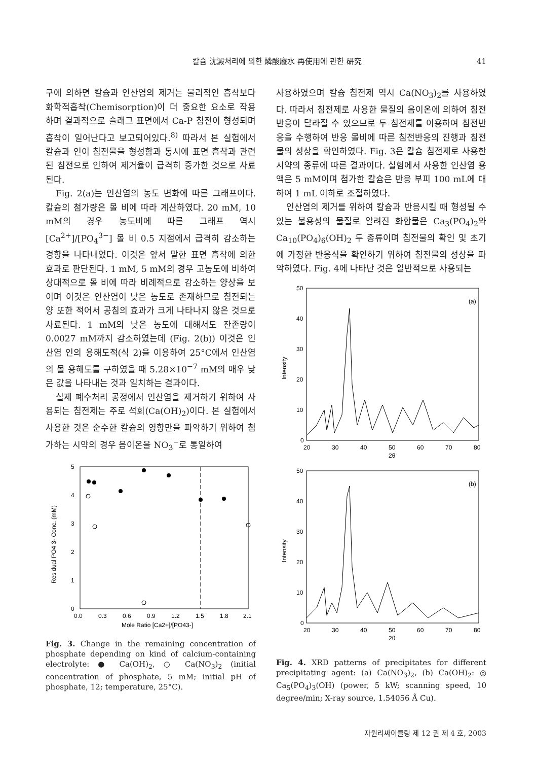칼슘 沈澱처리에 의한 燐酸廢水 再使用에 관한 硏究 41
구에 의하면 칼슘과 인산염의 제거는 물리적인 흡착보다 화학적흡착(Chemisorption)이 더 중요한 요소로 작용하며 결과적으로 슬래그 표면에서 Ca-P 침전이 형성되며 흡착이 일어난다고 보고되어있다.<sup>8)</sup> 따라서 본 실험에서 칼슘과 인이 침전물을 형성함과 동시에 표면 흡착과 관련된 침전으로 인하여 제거율이 급격히 증가한 것으로 사료된다.
Fig. 2(a)는 인산염의 농도 변화에 따른 그래프이다. 칼슘의 첨가량은 몰 비에 따라 계산하였다. 20 mM, 10 mM의 경우 농도비에 따른 그래프 역시 [Ca<sup>2+</sup>]/[PO<sub>4</sub><sup>3−</sup>] 몰 비 0.5 지점에서 급격히 감소하는 경향을 나타내었다. 이것은 앞서 말한 표면 흡착에 의한 효과로 판단된다. 1 mM, 5 mM의 경우 고농도에 비하여 상대적으로 몰 비에 따라 비례적으로 감소하는 양상을 보이며 이것은 인산염이 낮은 농도로 존재하므로 침전되는 양 또한 적어서 공침의 효과가 크게 나타나지 않은 것으로 사료된다. 1 mM의 낮은 농도에 대해서도 잔존량이 0.0027 mM까지 감소하였는데 (Fig. 2(b)) 이것은 인산염 인의 용해도적(식 2)을 이용하여 25°C에서 인산염의 몰 용해도를 구하였을 때 5.28×10<sup>−7</sup> mM의 매우 낮은 값을 나타내는 것과 일치하는 결과이다.
실제 폐수처리 공정에서 인산염을 제거하기 위하여 사용되는 침전제는 주로 석회(Ca(OH)<sub>2</sub>)이다. 본 실험에서 사용한 것은 순수한 칼슘의 영향만을 파악하기 위하여 첨가하는 시약의 경우 음이온을 NO<sub>3</sub><sup>−</sup>로 통일하여
5
4
3
2
1
0
0.0
0.3
0.6
0.9
1.2
1.5
1.8
2.1
Mole Ratio [Ca2+]/[PO43-]
Residual PO4 3- Conc. (mM)
Fig. 3. Change in the remaining concentration of phosphate depending on kind of calcium-containing electrolyte: ● Ca(OH)<sub>2</sub>, ○ Ca(NO<sub>3</sub>)<sub>2</sub> (initial concentration of phosphate, 5 mM; initial pH of phosphate, 12; temperature, 25°C).
사용하였으며 칼슘 침전제 역시 Ca(NO<sub>3</sub>)<sub>2</sub>를 사용하였다. 따라서 침전제로 사용한 물질의 음이온에 의하여 침전반응이 달라질 수 있으므로 두 침전제를 이용하여 침전반응을 수행하여 반응 몰비에 따른 침전반응의 진행과 침전물의 성상을 확인하였다. Fig. 3은 칼슘 침전제로 사용한 시약의 종류에 따른 결과이다. 실험에서 사용한 인산염 용액은 5 mM이며 첨가한 칼슘은 반응 부피 100 mL에 대하여 1 mL 이하로 조절하였다.
인산염의 제거를 위하여 칼슘과 반응시킬 때 형성될 수 있는 불용성의 물질로 알려진 화합물은 Ca<sub>3</sub>(PO<sub>4</sub>)<sub>2</sub>와 Ca<sub>10</sub>(PO<sub>4</sub>)<sub>6</sub>(OH)<sub>2</sub> 두 종류이며 침전물의 확인 및 초기에 가정한 반응식을 확인하기 위하여 침전물의 성상을 파악하였다. Fig. 4에 나타난 것은 일반적으로 사용되는
(a)
(b)
50
40
30
20
10
0
20
30
40
50
60
70
80
2θ
50
40
30
20
10
0
20
30
40
50
60
70
80
2θ
Intensity
Intensity
Fig. 4. XRD patterns of precipitates for different precipitating agent: (a) Ca(NO<sub>3</sub>)<sub>2</sub>, (b) Ca(OH)<sub>2</sub>: ◎ Ca<sub>5</sub>(PO<sub>4</sub>)<sub>3</sub>(OH) (power, 5 kW; scanning speed, 10 degree/min; X-ray source, 1.54056 Å Cu).
자원리싸이클링 제 12 권 제 4 호, 2003